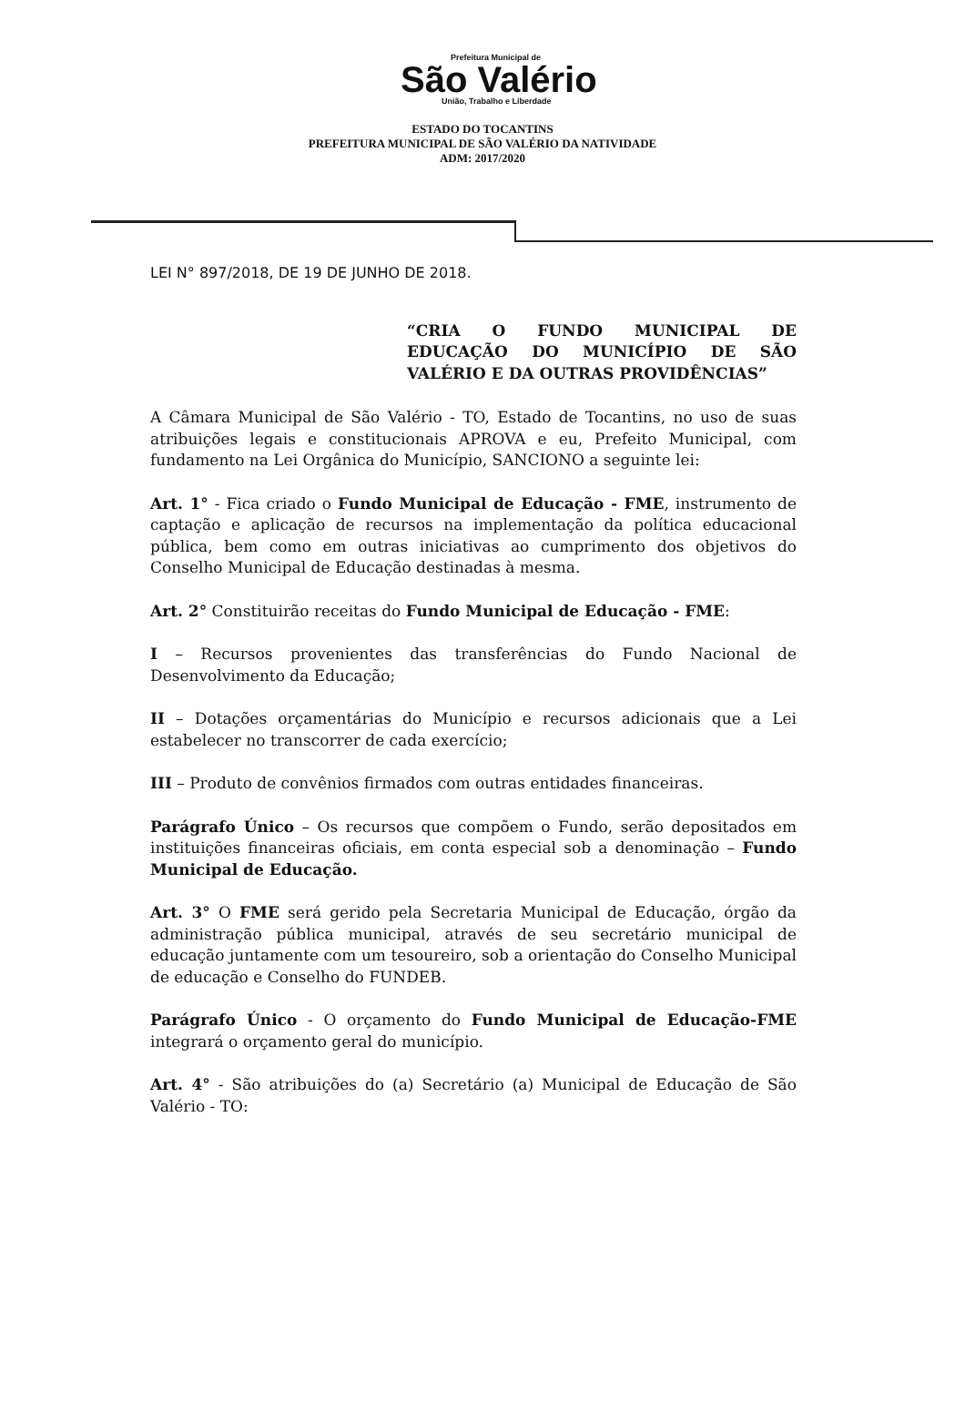Prefeitura Municipal de
São Valério
União, Trabalho e Liberdade
ESTADO DO TOCANTINS
PREFEITURA MUNICIPAL DE SÃO VALÉRIO DA NATIVIDADE
ADM: 2017/2020
LEI N° 897/2018, DE 19 DE JUNHO DE 2018.
“CRIA O FUNDO MUNICIPAL DE EDUCAÇÃO DO MUNICÍPIO DE SÃO VALÉRIO E DA OUTRAS PROVIDÊNCIAS”
A Câmara Municipal de São Valério - TO, Estado de Tocantins, no uso de suas atribuições legais e constitucionais APROVA e eu, Prefeito Municipal, com fundamento na Lei Orgânica do Município, SANCIONO a seguinte lei:
Art. 1° - Fica criado o Fundo Municipal de Educação - FME, instrumento de captação e aplicação de recursos na implementação da política educacional pública, bem como em outras iniciativas ao cumprimento dos objetivos do Conselho Municipal de Educação destinadas à mesma.
Art. 2° Constituirão receitas do Fundo Municipal de Educação - FME:
I – Recursos provenientes das transferências do Fundo Nacional de Desenvolvimento da Educação;
II – Dotações orçamentárias do Município e recursos adicionais que a Lei estabelecer no transcorrer de cada exercício;
III – Produto de convênios firmados com outras entidades financeiras.
Parágrafo Único – Os recursos que compõem o Fundo, serão depositados em instituições financeiras oficiais, em conta especial sob a denominação – Fundo Municipal de Educação.
Art. 3° O FME será gerido pela Secretaria Municipal de Educação, órgão da administração pública municipal, através de seu secretário municipal de educação juntamente com um tesoureiro, sob a orientação do Conselho Municipal de educação e Conselho do FUNDEB.
Parágrafo Único - O orçamento do Fundo Municipal de Educação-FME integrará o orçamento geral do município.
Art. 4° - São atribuições do (a) Secretário (a) Municipal de Educação de São Valério - TO: